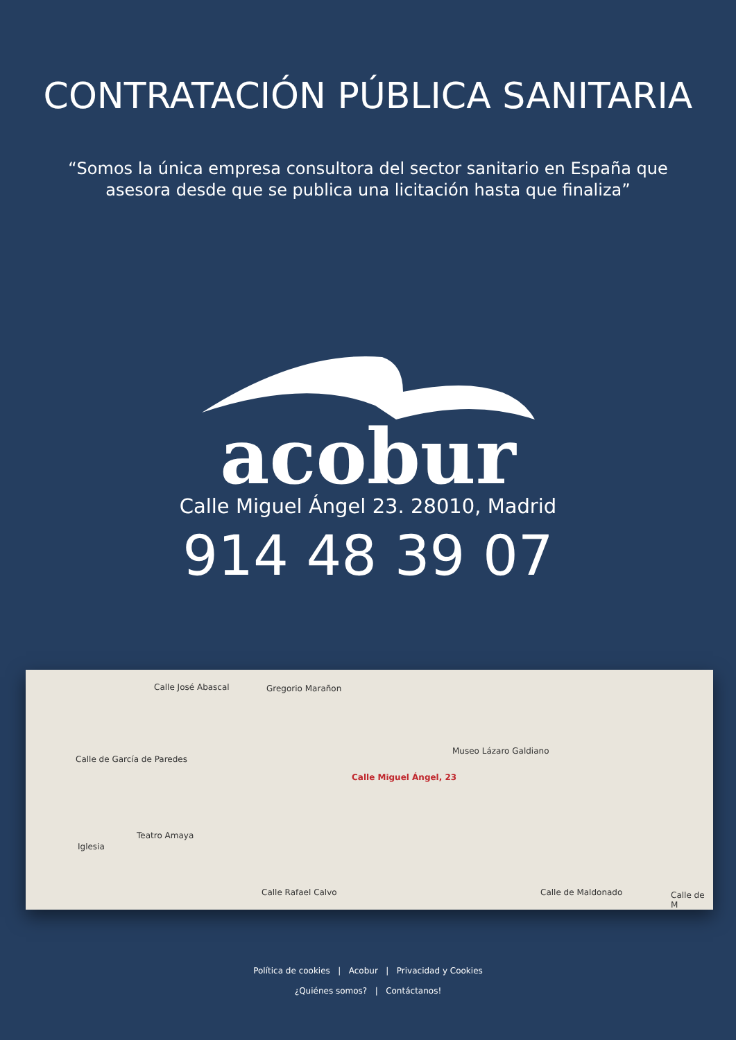CONTRATACIÓN PÚBLICA SANITARIA
“Somos la única empresa consultora del sector sanitario en España que
asesora desde que se publica una licitación hasta que finaliza”
acobur
Calle Miguel Ángel 23. 28010, Madrid
914 48 39 07
Calle José Abascal Gregorio Marañon
Calle de García de Paredes
Museo Lázaro Galdiano
Calle Miguel Ángel, 23
Teatro Amaya
Iglesia
Calle Rafael Calvo Calle de Maldonado Calle de M
Política de cookies | Acobur | Privacidad y Cookies
¿Quiénes somos? | Contáctanos!